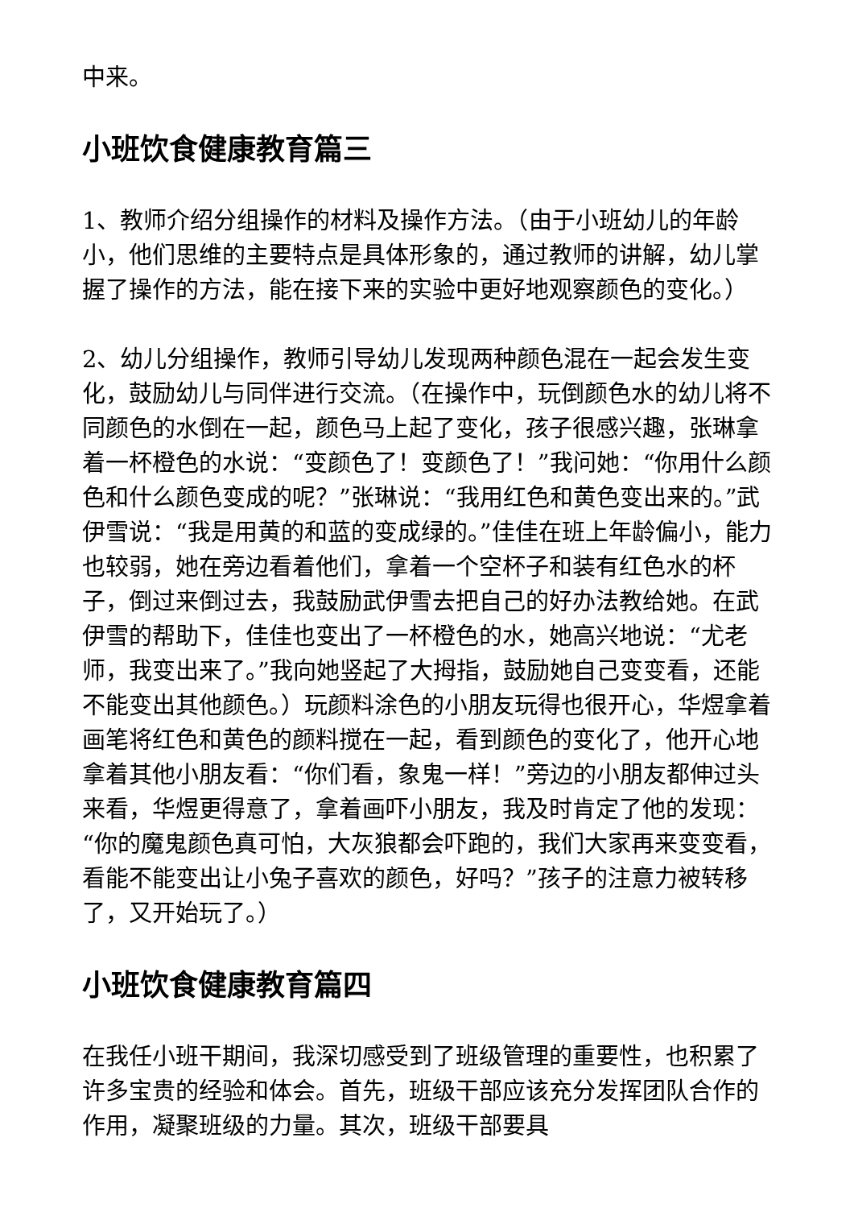中来。
小班饮食健康教育篇三
1、教师介绍分组操作的材料及操作方法。（由于小班幼儿的年龄小，他们思维的主要特点是具体形象的，通过教师的讲解，幼儿掌握了操作的方法，能在接下来的实验中更好地观察颜色的变化。）
2、幼儿分组操作，教师引导幼儿发现两种颜色混在一起会发生变化，鼓励幼儿与同伴进行交流。（在操作中，玩倒颜色水的幼儿将不同颜色的水倒在一起，颜色马上起了变化，孩子很感兴趣，张琳拿着一杯橙色的水说：“变颜色了！变颜色了！”我问她：“你用什么颜色和什么颜色变成的呢？”张琳说：“我用红色和黄色变出来的。”武伊雪说：“我是用黄的和蓝的变成绿的。”佳佳在班上年龄偏小，能力也较弱，她在旁边看着他们，拿着一个空杯子和装有红色水的杯子，倒过来倒过去，我鼓励武伊雪去把自己的好办法教给她。在武伊雪的帮助下，佳佳也变出了一杯橙色的水，她高兴地说：“尤老师，我变出来了。”我向她竖起了大拇指，鼓励她自己变变看，还能不能变出其他颜色。）玩颜料涂色的小朋友玩得也很开心，华煜拿着画笔将红色和黄色的颜料搅在一起，看到颜色的变化了，他开心地拿着其他小朋友看：“你们看，象鬼一样！”旁边的小朋友都伸过头来看，华煜更得意了，拿着画吓小朋友，我及时肯定了他的发现：“你的魔鬼颜色真可怕，大灰狼都会吓跑的，我们大家再来变变看，看能不能变出让小兔子喜欢的颜色，好吗？”孩子的注意力被转移了，又开始玩了。）
小班饮食健康教育篇四
在我任小班干期间，我深切感受到了班级管理的重要性，也积累了许多宝贵的经验和体会。首先，班级干部应该充分发挥团队合作的作用，凝聚班级的力量。其次，班级干部要具